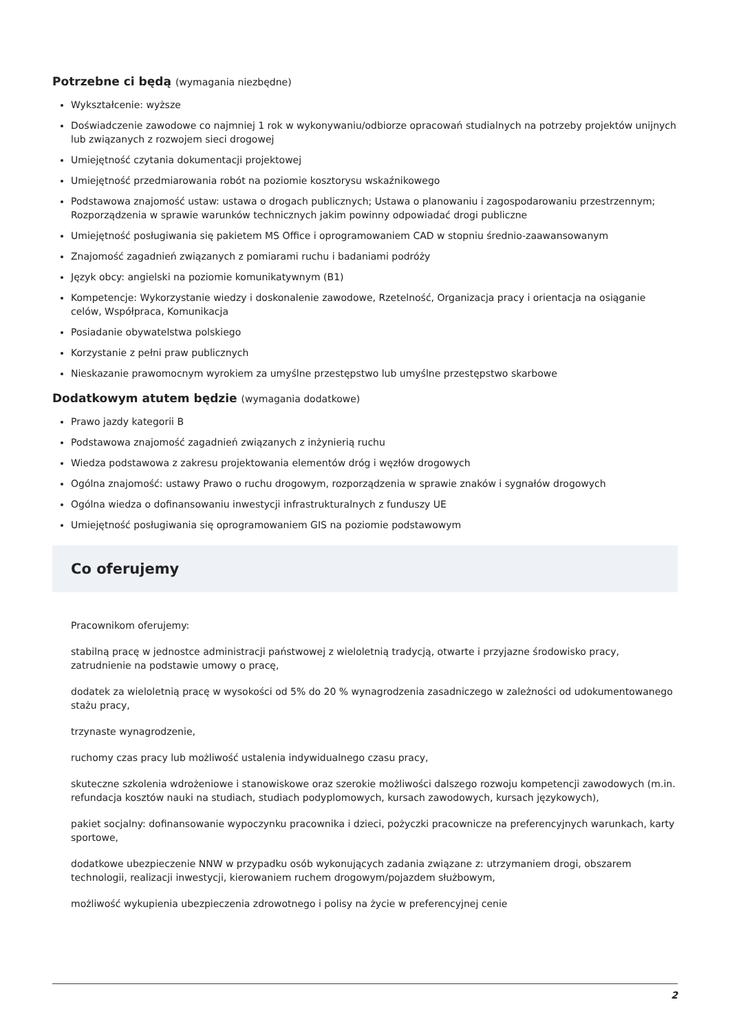Potrzebne ci będą (wymagania niezbędne)
Wykształcenie: wyższe
Doświadczenie zawodowe co najmniej 1 rok w wykonywaniu/odbiorze opracowań studialnych na potrzeby projektów unijnych lub związanych z rozwojem sieci drogowej
Umiejętność czytania dokumentacji projektowej
Umiejętność przedmiarowania robót na poziomie kosztorysu wskaźnikowego
Podstawowa znajomość ustaw: ustawa o drogach publicznych; Ustawa o planowaniu i zagospodarowaniu przestrzennym; Rozporządzenia w sprawie warunków technicznych jakim powinny odpowiadać drogi publiczne
Umiejętność posługiwania się pakietem MS Office i oprogramowaniem CAD w stopniu średnio-zaawansowanym
Znajomość zagadnień związanych z pomiarami ruchu i badaniami podróży
Język obcy: angielski na poziomie komunikatywnym (B1)
Kompetencje: Wykorzystanie wiedzy i doskonalenie zawodowe, Rzetelność, Organizacja pracy i orientacja na osiąganie celów, Współpraca, Komunikacja
Posiadanie obywatelstwa polskiego
Korzystanie z pełni praw publicznych
Nieskazanie prawomocnym wyrokiem za umyślne przestępstwo lub umyślne przestępstwo skarbowe
Dodatkowym atutem będzie (wymagania dodatkowe)
Prawo jazdy kategorii B
Podstawowa znajomość zagadnień związanych z inżynierią ruchu
Wiedza podstawowa z zakresu projektowania elementów dróg i węzłów drogowych
Ogólna znajomość: ustawy Prawo o ruchu drogowym, rozporządzenia w sprawie znaków i sygnałów drogowych
Ogólna wiedza o dofinansowaniu inwestycji infrastrukturalnych z funduszy UE
Umiejętność posługiwania się oprogramowaniem GIS na poziomie podstawowym
Co oferujemy
Pracownikom oferujemy:
stabilną pracę w jednostce administracji państwowej z wieloletnią tradycją, otwarte i przyjazne środowisko pracy, zatrudnienie na podstawie umowy o pracę,
dodatek za wieloletnią pracę w wysokości od 5% do 20 % wynagrodzenia zasadniczego w zależności od udokumentowanego stażu pracy,
trzynaste wynagrodzenie,
ruchomy czas pracy lub możliwość ustalenia indywidualnego czasu pracy,
skuteczne szkolenia wdrożeniowe i stanowiskowe oraz szerokie możliwości dalszego rozwoju kompetencji zawodowych (m.in. refundacja kosztów nauki na studiach, studiach podyplomowych, kursach zawodowych, kursach językowych),
pakiet socjalny: dofinansowanie wypoczynku pracownika i dzieci, pożyczki pracownicze na preferencyjnych warunkach, karty sportowe,
dodatkowe ubezpieczenie NNW w przypadku osób wykonujących zadania związane z: utrzymaniem drogi, obszarem technologii, realizacji inwestycji, kierowaniem ruchem drogowym/pojazdem służbowym,
możliwość wykupienia ubezpieczenia zdrowotnego i polisy na życie w preferencyjnej cenie
2